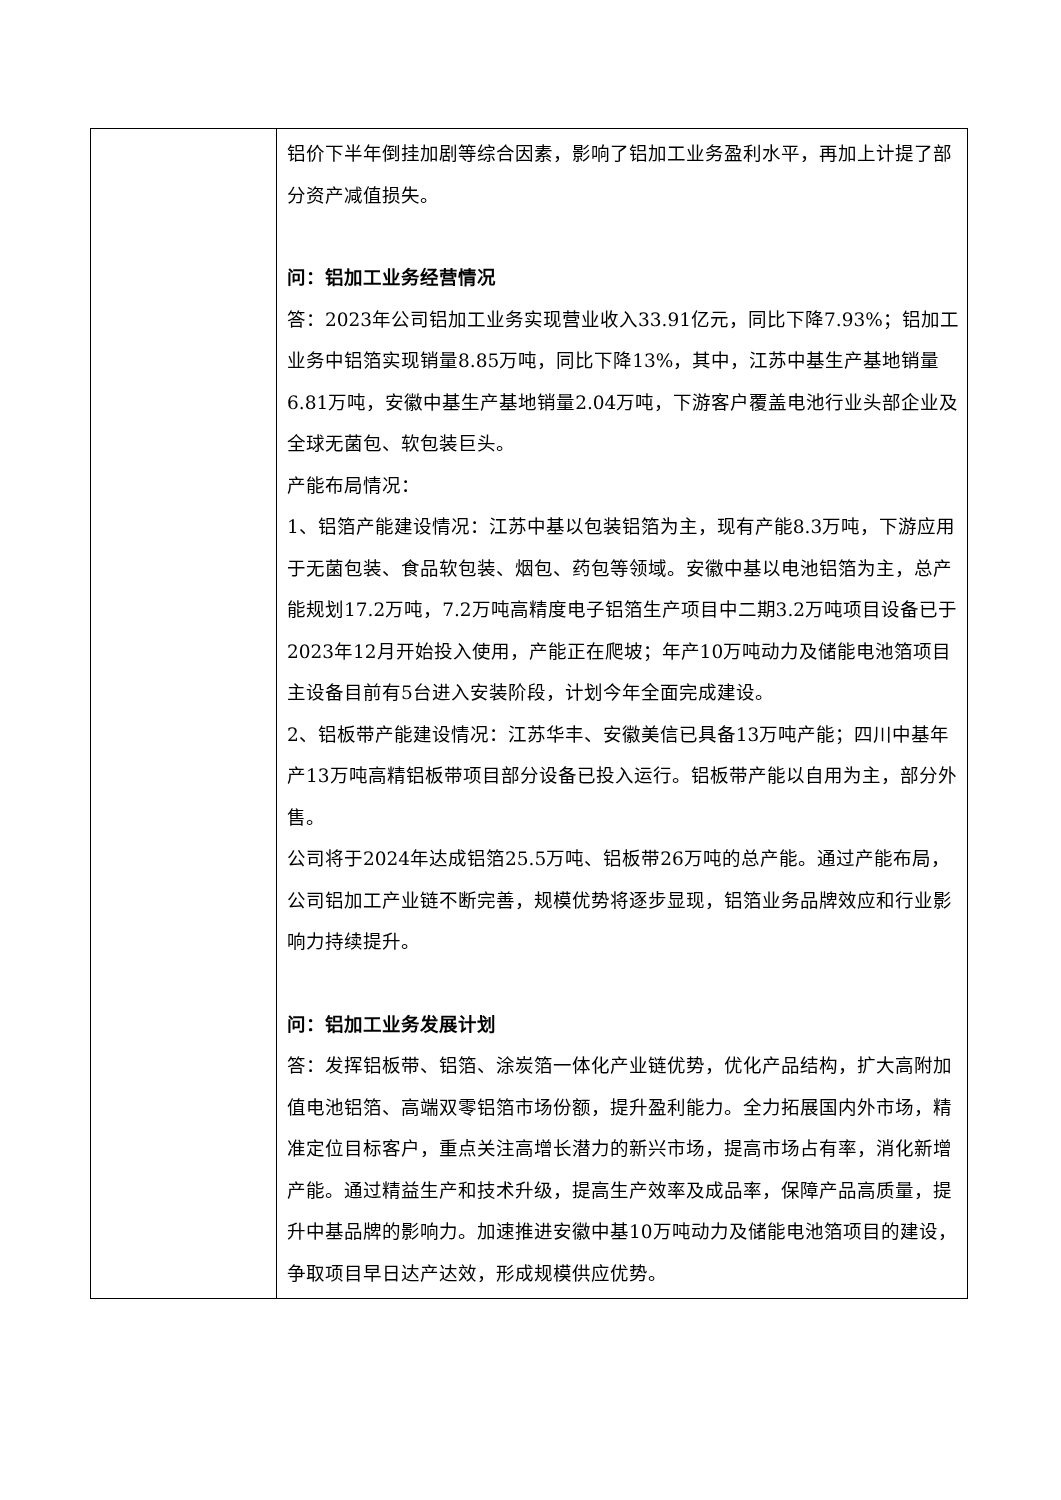| | 铝价下半年倒挂加剧等综合因素，影响了铝加工业务盈利水平，再加上计提了部分资产减值损失。 问：铝加工业务经营情况 答：2023年公司铝加工业务实现营业收入33.91亿元，同比下降7.93%；铝加工业务中铝箔实现销量8.85万吨，同比下降13%，其中，江苏中基生产基地销量6.81万吨，安徽中基生产基地销量2.04万吨，下游客户覆盖电池行业头部企业及全球无菌包、软包装巨头。 产能布局情况： 1、铝箔产能建设情况：江苏中基以包装铝箔为主，现有产能8.3万吨，下游应用于无菌包装、食品软包装、烟包、药包等领域。安徽中基以电池铝箔为主，总产能规划17.2万吨，7.2万吨高精度电子铝箔生产项目中二期3.2万吨项目设备已于2023年12月开始投入使用，产能正在爬坡；年产10万吨动力及储能电池箔项目主设备目前有5台进入安装阶段，计划今年全面完成建设。 2、铝板带产能建设情况：江苏华丰、安徽美信已具备13万吨产能；四川中基年产13万吨高精铝板带项目部分设备已投入运行。铝板带产能以自用为主，部分外售。 公司将于2024年达成铝箔25.5万吨、铝板带26万吨的总产能。通过产能布局，公司铝加工产业链不断完善，规模优势将逐步显现，铝箔业务品牌效应和行业影响力持续提升。 问：铝加工业务发展计划 答：发挥铝板带、铝箔、涂炭箔一体化产业链优势，优化产品结构，扩大高附加值电池铝箔、高端双零铝箔市场份额，提升盈利能力。全力拓展国内外市场，精准定位目标客户，重点关注高增长潜力的新兴市场，提高市场占有率，消化新增产能。通过精益生产和技术升级，提高生产效率及成品率，保障产品高质量，提升中基品牌的影响力。加速推进安徽中基10万吨动力及储能电池箔项目的建设，争取项目早日达产达效，形成规模供应优势。 |